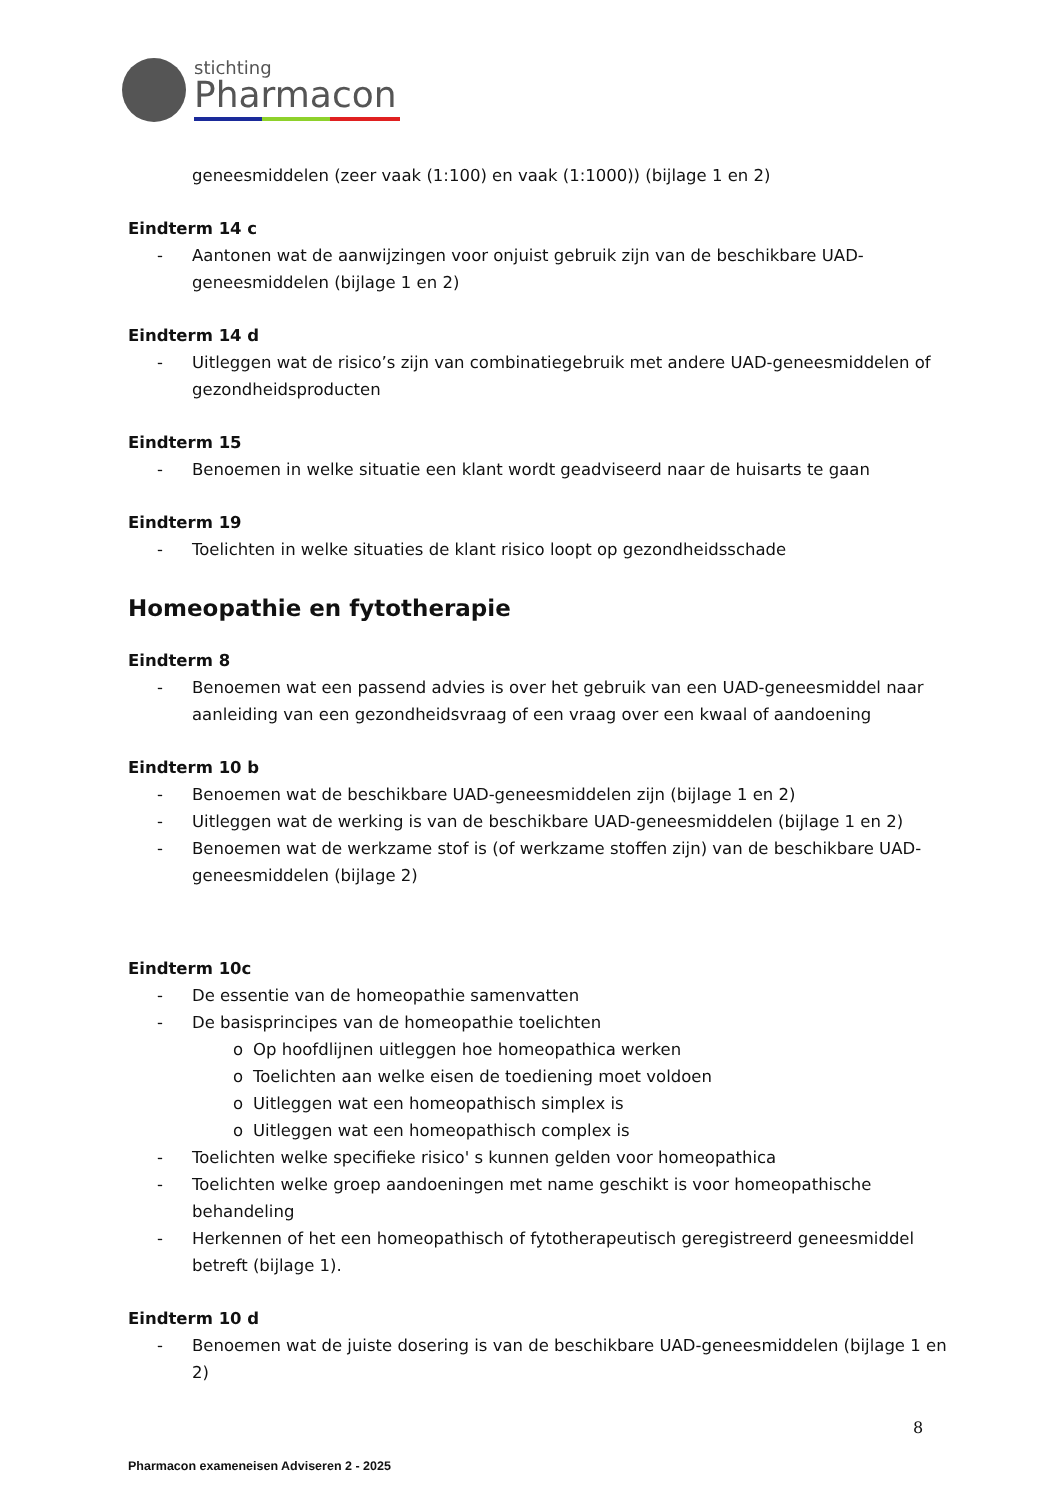stichting
Pharmacon
geneesmiddelen (zeer vaak (1:100) en vaak (1:1000)) (bijlage 1 en 2)
Eindterm 14 c
- Aantonen wat de aanwijzingen voor onjuist gebruik zijn van de beschikbare UAD-geneesmiddelen (bijlage 1 en 2)
Eindterm 14 d
- Uitleggen wat de risico’s zijn van combinatiegebruik met andere UAD-geneesmiddelen of gezondheidsproducten
Eindterm 15
- Benoemen in welke situatie een klant wordt geadviseerd naar de huisarts te gaan
Eindterm 19
- Toelichten in welke situaties de klant risico loopt op gezondheidsschade
Homeopathie en fytotherapie
Eindterm 8
- Benoemen wat een passend advies is over het gebruik van een UAD-geneesmiddel naar aanleiding van een gezondheidsvraag of een vraag over een kwaal of aandoening
Eindterm 10 b
- Benoemen wat de beschikbare UAD-geneesmiddelen zijn (bijlage 1 en 2)
- Uitleggen wat de werking is van de beschikbare UAD-geneesmiddelen (bijlage 1 en 2)
- Benoemen wat de werkzame stof is (of werkzame stoffen zijn) van de beschikbare UAD-geneesmiddelen (bijlage 2)
Eindterm 10c
- De essentie van de homeopathie samenvatten
- De basisprincipes van de homeopathie toelichten
o Op hoofdlijnen uitleggen hoe homeopathica werken
o Toelichten aan welke eisen de toediening moet voldoen
o Uitleggen wat een homeopathisch simplex is
o Uitleggen wat een homeopathisch complex is
- Toelichten welke specifieke risico' s kunnen gelden voor homeopathica
- Toelichten welke groep aandoeningen met name geschikt is voor homeopathische behandeling
- Herkennen of het een homeopathisch of fytotherapeutisch geregistreerd geneesmiddel betreft (bijlage 1).
Eindterm 10 d
- Benoemen wat de juiste dosering is van de beschikbare UAD-geneesmiddelen (bijlage 1 en 2)
8
Pharmacon exameneisen Adviseren 2 - 2025